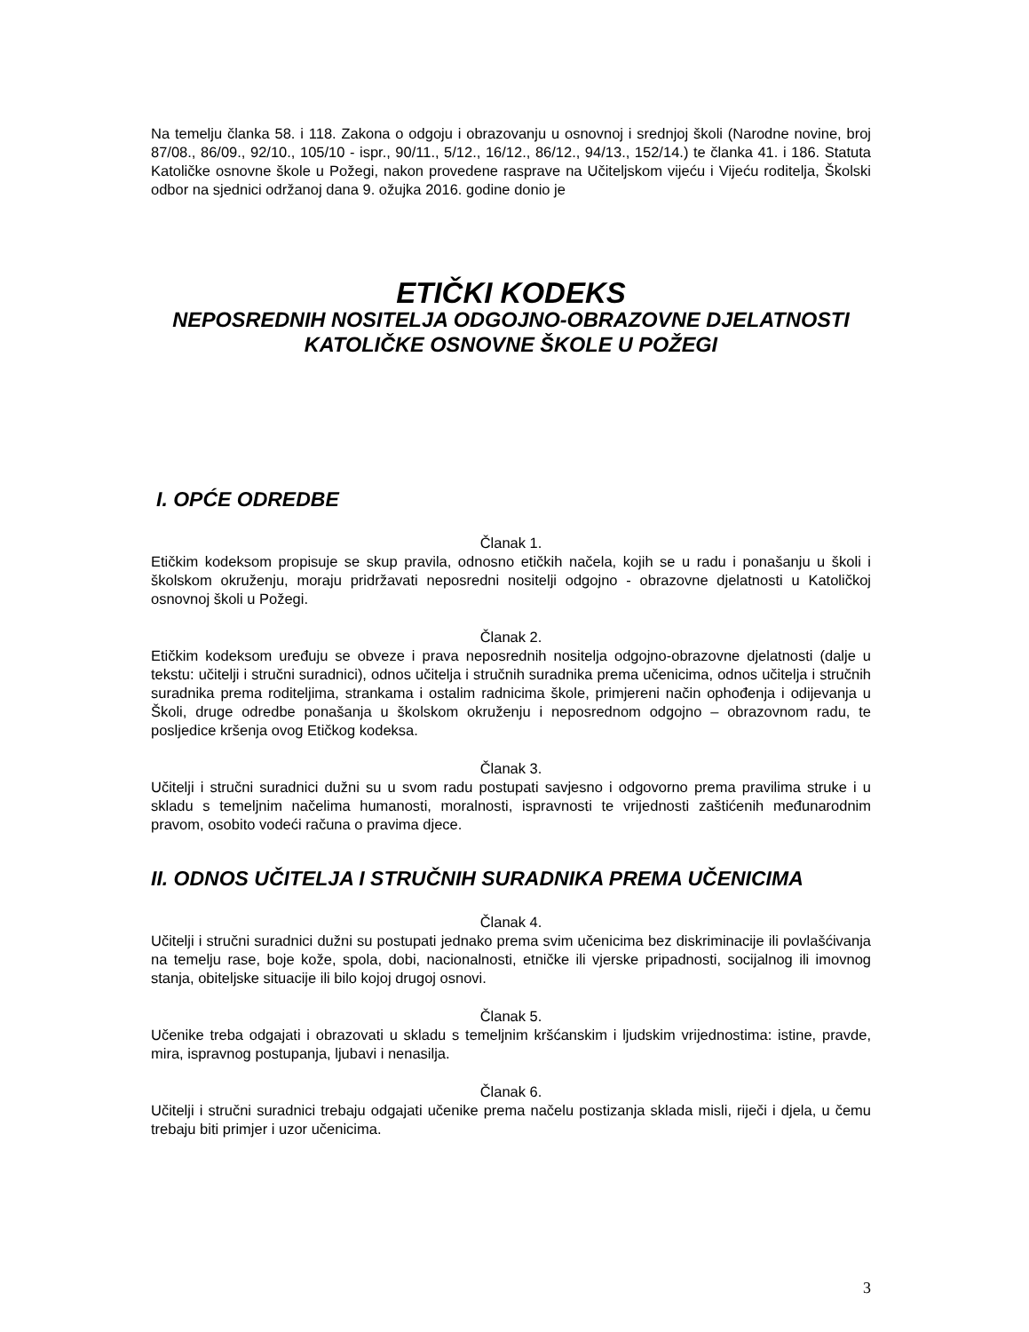Na temelju članka 58. i 118. Zakona o odgoju i obrazovanju u osnovnoj i srednjoj školi (Narodne novine, broj 87/08., 86/09., 92/10., 105/10 - ispr., 90/11., 5/12., 16/12., 86/12., 94/13., 152/14.) te članka 41. i 186. Statuta Katoličke osnovne škole u Požegi, nakon provedene rasprave na Učiteljskom vijeću i Vijeću roditelja, Školski odbor na sjednici održanoj dana 9. ožujka 2016. godine donio je
ETIČKI KODEKS
NEPOSREDNIH NOSITELJA ODGOJNO-OBRAZOVNE DJELATNOSTI
KATOLIČKE OSNOVNE ŠKOLE U POŽEGI
I. OPĆE ODREDBE
Članak 1.
Etičkim kodeksom propisuje se skup pravila, odnosno etičkih načela, kojih se u radu i ponašanju u školi i školskom okruženju, moraju pridržavati neposredni nositelji odgojno - obrazovne djelatnosti u Katoličkoj osnovnoj školi u Požegi.
Članak 2.
Etičkim kodeksom uređuju se obveze i prava neposrednih nositelja odgojno-obrazovne djelatnosti (dalje u tekstu: učitelji i stručni suradnici), odnos učitelja i stručnih suradnika prema učenicima, odnos učitelja i stručnih suradnika prema roditeljima, strankama i ostalim radnicima škole, primjereni način ophođenja i odijevanja u Školi, druge odredbe ponašanja u školskom okruženju i neposrednom odgojno – obrazovnom radu, te posljedice kršenja ovog Etičkog kodeksa.
Članak 3.
Učitelji i stručni suradnici dužni su u svom radu postupati savjesno i odgovorno prema pravilima struke i u skladu s temeljnim načelima humanosti, moralnosti, ispravnosti te vrijednosti zaštićenih međunarodnim pravom, osobito vodeći računa o pravima djece.
II. ODNOS UČITELJA I STRUČNIH SURADNIKA PREMA UČENICIMA
Članak 4.
Učitelji i stručni suradnici dužni su postupati jednako prema svim učenicima bez diskriminacije ili povlašćivanja na temelju rase, boje kože, spola, dobi, nacionalnosti, etničke ili vjerske pripadnosti, socijalnog ili imovnog stanja, obiteljske situacije ili bilo kojoj drugoj osnovi.
Članak 5.
Učenike treba odgajati i obrazovati u skladu s temeljnim kršćanskim i ljudskim vrijednostima: istine, pravde, mira, ispravnog postupanja, ljubavi i nenasilja.
Članak 6.
Učitelji i stručni suradnici trebaju odgajati učenike prema načelu postizanja sklada misli, riječi i djela, u čemu trebaju biti primjer i uzor učenicima.
3